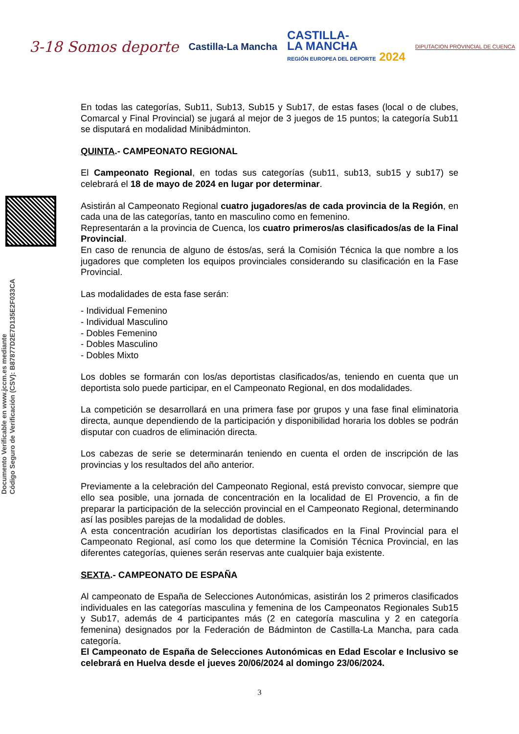3-18 Somos deporte
Castilla-La Mancha
CASTILLA-
LA MANCHA
REGIÓN EUROPEA DEL DEPORTE 2024
DIPUTACION PROVINCIAL DE CUENCA
Documento Verificable en www.jccm.es mediante
Código Seguro de Verificación (CSV): B87877D2E7D135E2F033CA
En todas las categorías, Sub11, Sub13, Sub15 y Sub17, de estas fases (local o de clubes, Comarcal y Final Provincial) se jugará al mejor de 3 juegos de 15 puntos; la categoría Sub11 se disputará en modalidad Minibádminton.
QUINTA.- CAMPEONATO REGIONAL
El Campeonato Regional, en todas sus categorías (sub11, sub13, sub15 y sub17) se celebrará el 18 de mayo de 2024 en lugar por determinar.
Asistirán al Campeonato Regional cuatro jugadores/as de cada provincia de la Región, en cada una de las categorías, tanto en masculino como en femenino.
Representarán a la provincia de Cuenca, los cuatro primeros/as clasificados/as de la Final Provincial.
En caso de renuncia de alguno de éstos/as, será la Comisión Técnica la que nombre a los jugadores que completen los equipos provinciales considerando su clasificación en la Fase Provincial.
Las modalidades de esta fase serán:
- Individual Femenino
- Individual Masculino
- Dobles Femenino
- Dobles Masculino
- Dobles Mixto
Los dobles se formarán con los/as deportistas clasificados/as, teniendo en cuenta que un deportista solo puede participar, en el Campeonato Regional, en dos modalidades.
La competición se desarrollará en una primera fase por grupos y una fase final eliminatoria directa, aunque dependiendo de la participación y disponibilidad horaria los dobles se podrán disputar con cuadros de eliminación directa.
Los cabezas de serie se determinarán teniendo en cuenta el orden de inscripción de las provincias y los resultados del año anterior.
Previamente a la celebración del Campeonato Regional, está previsto convocar, siempre que ello sea posible, una jornada de concentración en la localidad de El Provencio, a fin de preparar la participación de la selección provincial en el Campeonato Regional, determinando así las posibles parejas de la modalidad de dobles.
A esta concentración acudirían los deportistas clasificados en la Final Provincial para el Campeonato Regional, así como los que determine la Comisión Técnica Provincial, en las diferentes categorías, quienes serán reservas ante cualquier baja existente.
SEXTA.- CAMPEONATO DE ESPAÑA
Al campeonato de España de Selecciones Autonómicas, asistirán los 2 primeros clasificados individuales en las categorías masculina y femenina de los Campeonatos Regionales Sub15 y Sub17, además de 4 participantes más (2 en categoría masculina y 2 en categoría femenina) designados por la Federación de Bádminton de Castilla-La Mancha, para cada categoría.
El Campeonato de España de Selecciones Autonómicas en Edad Escolar e Inclusivo se celebrará en Huelva desde el jueves 20/06/2024 al domingo 23/06/2024.
3